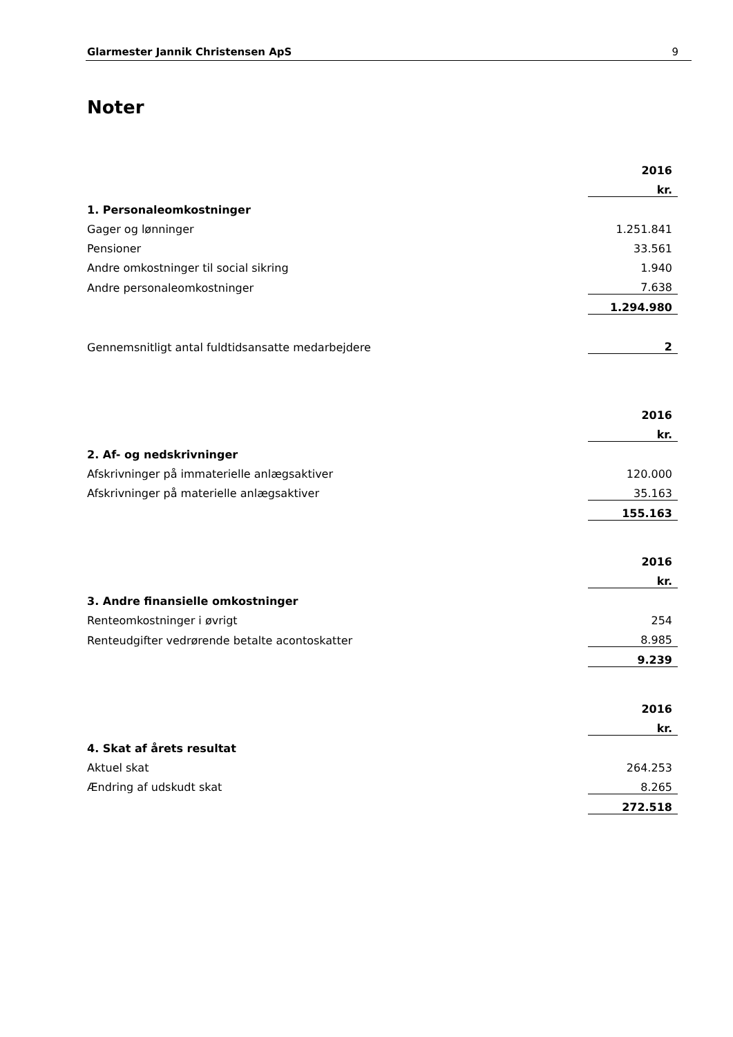Glarmester Jannik Christensen ApS 9
Noter
| | 2016 |
| | kr. |
| 1. Personaleomkostninger | |
| Gager og lønninger | 1.251.841 |
| Pensioner | 33.561 |
| Andre omkostninger til social sikring | 1.940 |
| Andre personaleomkostninger | 7.638 |
| | 1.294.980 |
| Gennemsnitligt antal fuldtidsansatte medarbejdere | 2 |
| | 2016 |
| | kr. |
| 2. Af- og nedskrivninger | |
| Afskrivninger på immaterielle anlægsaktiver | 120.000 |
| Afskrivninger på materielle anlægsaktiver | 35.163 |
| | 155.163 |
| | 2016 |
| | kr. |
| 3. Andre finansielle omkostninger | |
| Renteomkostninger i øvrigt | 254 |
| Renteudgifter vedrørende betalte acontoskatter | 8.985 |
| | 9.239 |
| | 2016 |
| | kr. |
| 4. Skat af årets resultat | |
| Aktuel skat | 264.253 |
| Ændring af udskudt skat | 8.265 |
| | 272.518 |